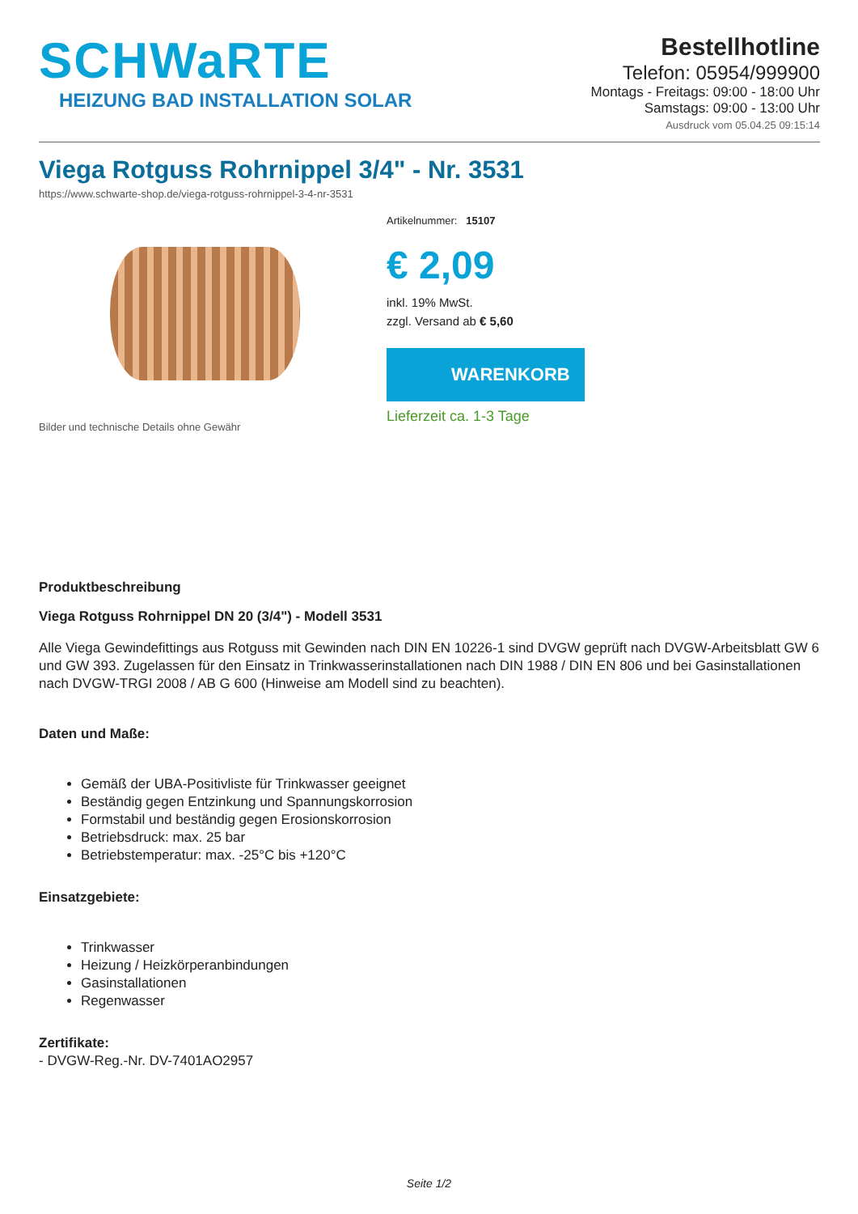SCHWaRTE
HEIZUNG BAD INSTALLATION SOLAR
Bestellhotline
Telefon: 05954/999900
Montags - Freitags: 09:00 - 18:00 Uhr
Samstags: 09:00 - 13:00 Uhr
Ausdruck vom 05.04.25 09:15:14
Viega Rotguss Rohrnippel 3/4" - Nr. 3531
https://www.schwarte-shop.de/viega-rotguss-rohrnippel-3-4-nr-3531
Bilder und technische Details ohne Gewähr Artikelnummer: 15107
€ 2,09
inkl. 19% MwSt.
zzgl. Versand ab € 5,60
WARENKORB
Lieferzeit ca. 1-3 Tage
Produktbeschreibung
Viega Rotguss Rohrnippel DN 20 (3/4") - Modell 3531
Alle Viega Gewindefittings aus Rotguss mit Gewinden nach DIN EN 10226-1 sind DVGW geprüft nach DVGW-Arbeitsblatt GW 6 und GW 393. Zugelassen für den Einsatz in Trinkwasserinstallationen nach DIN 1988 / DIN EN 806 und bei Gasinstallationen nach DVGW-TRGI 2008 / AB G 600 (Hinweise am Modell sind zu beachten).
Daten und Maße:
Gemäß der UBA-Positivliste für Trinkwasser geeignet
Beständig gegen Entzinkung und Spannungskorrosion
Formstabil und beständig gegen Erosionskorrosion
Betriebsdruck: max. 25 bar
Betriebstemperatur: max. -25°C bis +120°C
Einsatzgebiete:
Trinkwasser
Heizung / Heizkörperanbindungen
Gasinstallationen
Regenwasser
Zertifikate:
- DVGW-Reg.-Nr. DV-7401AO2957
Seite 1/2